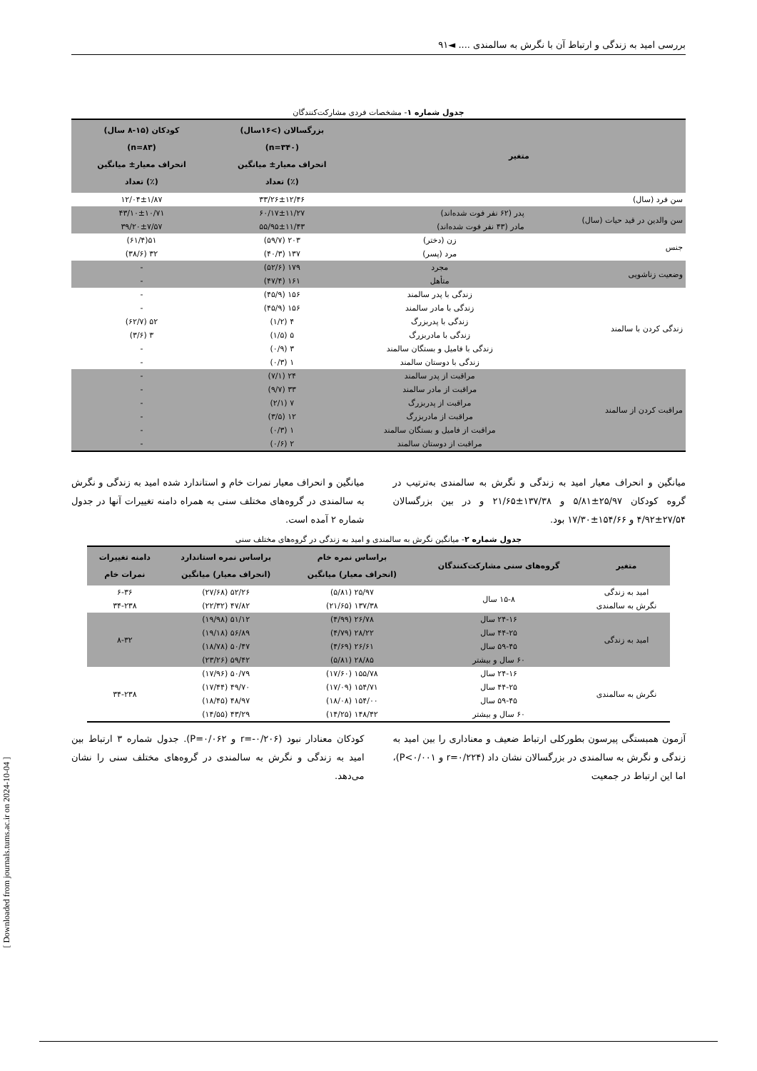بررسی امید به زندگی و ارتباط آن با نگرش به سالمندی .... ◄۹۱
جدول شماره ۱- مشخصات فردی مشارکت‌کنندگان
| متغیر | | بزرگسالان (>۱۶سال) (n=۳۴۰) انحراف معیار± میانگین (٪) تعداد | کودکان (۱۵-۸ سال) (n=۸۳) انحراف معیار± میانگین (٪) تعداد |
| --- | --- | --- | --- |
| سن فرد (سال) | | ۳۳/۲۶±۱۲/۴۶ | ۱۲/۰۴±۱/۸۷ |
| سن والدین در قید حیات (سال) | پدر (۶۲ نفر فوت شده‌اند) | ۶۰/۱۷±۱۱/۲۷ | ۴۳/۱۰±۱۰/۷۱ |
| | مادر (۴۳ نفر فوت شده‌اند) | ۵۵/۹۵±۱۱/۴۳ | ۳۹/۲۰±۷/۵۷ |
| جنس | زن (دختر) | ۲۰۳ (۵۹/۷) | ۵۱(۶۱/۴) |
| | مرد (پسر) | ۱۳۷ (۴۰/۳) | ۳۲ (۳۸/۶) |
| وضعیت زناشویی | مجرد | ۱۷۹ (۵۲/۶) | - |
| | متأهل | ۱۶۱ (۴۷/۴) | - |
| زندگی کردن با سالمند | زندگی با پدر سالمند | ۱۵۶ (۴۵/۹) | - |
| | زندگی با مادر سالمند | ۱۵۶ (۴۵/۹) | - |
| | زندگی با پدربزرگ | ۴ (۱/۲) | ۵۲ (۶۲/۷) |
| | زندگی با مادربزرگ | ۵ (۱/۵) | ۳ (۳/۶) |
| | زندگی با فامیل و بستگان سالمند | ۳ (۰/۹) | - |
| | زندگی با دوستان سالمند | ۱ (۰/۳) | - |
| مراقبت کردن از سالمند | مراقبت از پدر سالمند | ۲۴ (۷/۱) | - |
| | مراقبت از مادر سالمند | ۳۳ (۹/۷) | - |
| | مراقبت از پدربزرگ | ۷ (۲/۱) | - |
| | مراقبت از مادربزرگ | ۱۲ (۳/۵) | - |
| | مراقبت از فامیل و بستگان سالمند | ۱ (۰/۳) | - |
| | مراقبت از دوستان سالمند | ۲ (۰/۶) | - |
میانگین و انحراف معیار امید به زندگی و نگرش به سالمندی به‌ترتیب در گروه کودکان ۲۵/۹۷±۵/۸۱ و ۱۳۷/۳۸±۲۱/۶۵ و در بین بزرگسالان ۲۷/۵۴±۴/۹۲ و ۱۵۴/۶۶±۱۷/۳۰ بود.
میانگین و انحراف معیار نمرات خام و استاندارد شده امید به زندگی و نگرش به سالمندی در گروه‌های مختلف سنی به همراه دامنه تغییرات آنها در جدول شماره ۲ آمده است.
جدول شماره ۲- میانگین نگرش به سالمندی و امید به زندگی در گروه‌های مختلف سنی
| متغیر | گروه‌های سنی مشارکت‌کنندگان | براساس نمره خام (انحراف معیار) میانگین | براساس نمره استاندارد (انحراف معیار) میانگین | دامنه تغییرات نمرات خام |
| --- | --- | --- | --- | --- |
| امید به زندگی | ۱۵-۸ سال | ۲۵/۹۷ (۵/۸۱) | ۵۲/۲۶ (۲۷/۶۸) | ۶-۳۶ |
| نگرش به سالمندی | | ۱۳۷/۳۸ (۲۱/۶۵) | ۴۷/۸۲ (۲۲/۳۲) | ۳۴-۲۳۸ |
| امید به زندگی | ۲۴-۱۶ سال | ۲۶/۷۸ (۴/۹۹) | ۵۱/۱۲ (۱۹/۹۸) | ۸-۳۲ |
| | ۴۴-۲۵ سال | ۲۸/۲۲ (۴/۷۹) | ۵۶/۸۹ (۱۹/۱۸) | |
| | ۵۹-۴۵ سال | ۲۶/۶۱ (۴/۶۹) | ۵۰/۴۷ (۱۸/۷۸) | |
| | ۶۰ سال و بیشتر | ۲۸/۸۵ (۵/۸۱) | ۵۹/۴۲ (۲۳/۲۶) | |
| نگرش به سالمندی | ۲۴-۱۶ سال | ۱۵۵/۷۸ (۱۷/۶۰) | ۵۰/۷۹ (۱۷/۹۶) | ۳۴-۲۳۸ |
| | ۴۴-۲۵ سال | ۱۵۴/۷۱ (۱۷/۰۹) | ۴۹/۷۰ (۱۷/۴۴) | |
| | ۵۹-۴۵ سال | ۱۵۴/۰۰ (۱۸/۰۸) | ۴۸/۹۷ (۱۸/۴۵) | |
| | ۶۰ سال و بیشتر | ۱۴۸/۴۲ (۱۴/۲۵) | ۴۳/۲۹ (۱۴/۵۵) | |
آزمون همبستگی پیرسون بطورکلی ارتباط ضعیف و معناداری را بین امید به زندگی و نگرش به سالمندی در بزرگسالان نشان داد (r=۰/۲۲۴ و P<۰/۰۰۱)، اما این ارتباط در جمعیت
کودکان معنادار نبود (r=-۰/۲۰۶ و P=۰/۰۶۲). جدول شماره ۳ ارتباط بین امید به زندگی و نگرش به سالمندی در گروه‌های مختلف سنی را نشان می‌دهد.
[ Downloaded from journals.tums.ac.ir on 2024-10-04 ]